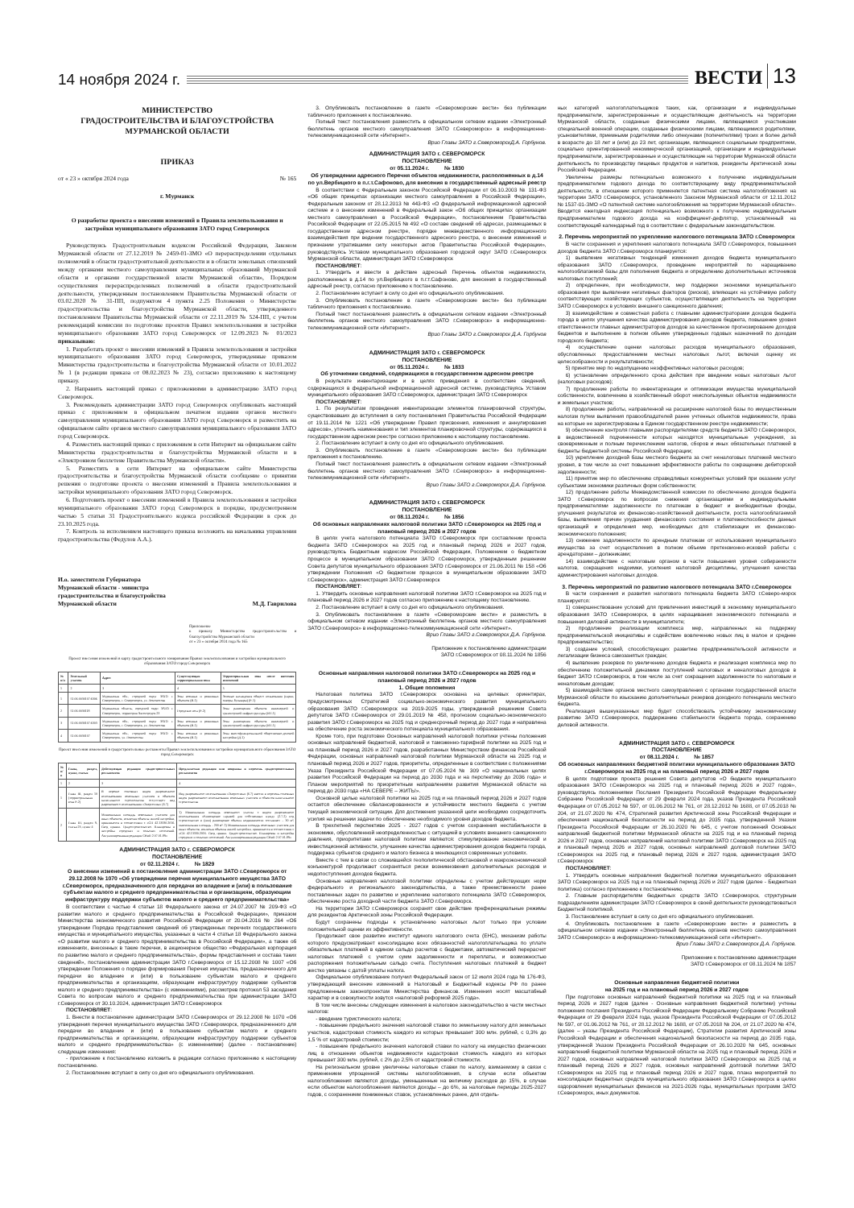14 ноября 2024 г.
ВЕСТИ 13
МИНИСТЕРСТВО
ГРАДОСТРОИТЕЛЬСТВА И БЛАГОУСТРОЙСТВА
МУРМАНСКОЙ ОБЛАСТИ
ПРИКАЗ
от « 23 » октября 2024 года № 165
г. Мурманск
О разработке проекта о внесении изменений в Правила землепользования и застройки муниципального образования ЗАТО город Североморск
Руководствуясь Градостроительным кодексом Российской Федерации, Законом Мурманской области от 27.12.2019 № 2459-01-ЗМО «О перераспределении отдельных полномочий в области градостроительной деятельности и в области земельных отношений между органами местного самоуправления муниципальных образований Мурманской области и органами государственной власти Мурманской области», Порядком осуществления перераспределенных полномочий в области градостроительной деятельности, утвержденным постановлением Правительства Мурманской области от 03.02.2020 № 31-ПП, подпунктом 4 пункта 2.25 Положения о Министерстве градостроительства и благоустройства Мурманской области, утвержденного постановлением Правительства Мурманской области от 22.11.2019 № 524-ПП, с учетом рекомендаций комиссии по подготовке проектов Правил землепользования и застройки муниципального образования ЗАТО город Североморск от 12.09.2023 № 01/2023 приказываю:
1. Разработать проект о внесении изменений в Правила землепользования и застройки муниципального образования ЗАТО город Североморск, утвержденные приказом Министерства градостроительства и благоустройства Мурманской области от 10.01.2022 № 1 (в редакции приказа от 08.02.2023 № 23), согласно приложению к настоящему приказу.
2. Направить настоящий приказ с приложениями в администрацию ЗАТО город Североморск.
3. Рекомендовать администрации ЗАТО город Североморск опубликовать настоящий приказ с приложением в официальном печатном издании органов местного самоуправления муниципального образования ЗАТО город Североморск и разместить на официальном сайте органов местного самоуправления муниципального образования ЗАТО город Североморск.
4. Разместить настоящий приказ с приложением в сети Интернет на официальном сайте Министерства градостроительства и благоустройства Мурманской области и в «Электронном бюллетене Правительства Мурманской области».
5. Разместить в сети Интернет на официальном сайте Министерства градостроительства и благоустройства Мурманской области сообщение о принятии решения о подготовке проекта о внесении изменений в Правила землепользования и застройки муниципального образования ЗАТО город Североморск.
6. Подготовить проект о внесении изменений в Правила землепользования и застройки муниципального образования ЗАТО город Североморск в порядке, предусмотренном частью 5 статьи 31 Градостроительного кодекса российской Федерации в срок до 23.10.2025 года.
7. Контроль за исполнением настоящего приказа возложить на начальника управления градостроительства (Федулов А.А.).
И.о. заместителя Губернатора
Мурманской области - министра
градостроительства и благоустройства
Мурманской области М.Д. Гаврилова
Приложение
к приказу Министерства градостроительства и благоустройства Мурманской области
от « 23 » октября 2024 года № 165
Проект внесения изменений в карту градостроительного зонирования Правил землепользования и застройки муниципального образования ЗАТО город Североморск
| № п/п | Земельный участок | Адрес | Существующая территориальная зона | Территориальная зона после внесения изменений |
| --- | --- | --- | --- | --- |
| 1 | 2 | 3 | 4 | 5 |
| 1 | 51:06:0030107:6306 | Мурманская обл., городской округ ЗАТО г. Североморск, г. Североморск, ул. Ломоносова | Зона военных и режимных объектов (В-1) | Зеленые насаждения общего пользования (парки, скверы, бульвары) (Р-1) |
| 2 | 51:06:0030118 | Мурманская область, городской округ ЗАТО г. Североморск, территория Автогородок 23 | Городские леса (Р-2) | Зона размещения объектов инженерной и транспортной инфраструктуры (ИТ-1) |
| 3 | 51:06:0030107:6303 | Мурманская обл., городской округ ЗАТО г. Североморск, г. Североморск, ул. Ломоносова | Зона военных и режимных объектов (В-1) | Зона размещения объектов инженерной и транспортной инфраструктуры (ИТ-1) |
| 4 | 51:06:0030107 | Мурманская обл., городской округ ЗАТО г. Североморск, ул. Ломоносова | Зона военных и режимных объектов (В-1) | Зона многофункциональной общественно-деловой застройки (Д-1) |
Проект внесения изменений в градостроительные регламенты Правил землепользования и застройки муниципального образования ЗАТО город Североморск
| № п/п | Глава, раздел, пункт, статья | Действующая редакция градостроительных регламентов | Предлагаемая редакция или поправка в перечень градостроительных регламентов |
| --- | --- | --- | --- |
| 1 | 2 | 3 | 4 |
| 1 | Глава III, раздел 10 (территориальная зона Р-2) | В перечне основных видов разрешенного использования земельных участков и объектов капитального строительства отсутствует вид разрешенного использования «Энергетика» (6.7) | Вид разрешенного использования «Энергетика» (6.7) внести в перечень основных видов разрешенного использования земельных участков и объектов капитального строительства |
| 2 | Глава III, раздел 9, статья 23, пункт 4 | Минимальная площадь земельных участков для иных объектов, исключая объекты жилой застройки, принимается в соответствии с «СП 42.13330.2016. Свод правил. Градостроительство. Планировка и застройка городских и сельских поселений. Актуализированная редакция СНиП 2.07.01-89» | 1) Минимальная площадь земельного участка с видом разрешенного использования «Размещение гаражей для собственных нужд» (2.7.2) под строительство и (или) размещение объекта недвижимости составляет – 30 м², максимальная площадь - 200 м². 2) Минимальная площадь земельных участков для иных объектов, исключая объекты жилой застройки, принимается в соответствии с «СП 42.13330.2016. Свод правил. Градостроительство. Планировка и застройка городских и сельских поселений. Актуализированная редакция СНиП 2.07.01-89» |
АДМИНИСТРАЦИЯ ЗАТО г. СЕВЕРОМОРСК
ПОСТАНОВЛЕНИЕ
от 02.11.2024 г. № 1829
О внесении изменений в постановление администрации ЗАТО г.Североморск от 29.12.2008 № 1070 «Об утверждении перечня муниципального имущества ЗАТО г.Североморск, предназначенного для передачи во владение и (или) в пользование субъектам малого и среднего предпринимательства и организациям, образующим инфраструктуру поддержки субъектов малого и среднего предпринимательства»
В соответствии с частью 4 статьи 18 Федерального закона от 24.07.2007 № 209-ФЗ «О развитии малого и среднего предпринимательства в Российской Федерации», приказом Министерства экономического развития Российской Федерации от 20.04.2016 № 264 «Об утверждении Порядка представления сведений об утвержденных перечнях государственного имущества и муниципального имущества, указанных в части 4 статьи 18 Федерального закона «О развитии малого и среднего предпринимательства в Российской Федерации», а также об изменениях, внесенных в такие перечни, в акционерное общество «Федеральная корпорация по развитию малого и среднего предпринимательства», формы представления и состава таких сведений», постановлением администрации ЗАТО г.Североморск от 15.12.2008 № 1007 «Об утверждении Положения о порядке формирования Перечня имущества, предназначенного для передачи во владение и (или) в пользование субъектам малого и среднего предпринимательства и организациям, образующим инфраструктуру поддержки субъектов малого и среднего предпринимательства» (с изменениями), рассмотрев протокол 53 заседания Совета по вопросам малого и среднего предпринимательства при администрации ЗАТО г.Североморск от 30.10.2024, администрация ЗАТО г.Североморск
ПОСТАНОВЛЯЕТ:
1. Внести в постановление администрации ЗАТО г.Североморск от 29.12.2008 № 1070 «Об утверждения перечня муниципального имущества ЗАТО г.Североморск, предназначенного для передачи во владение и (или) в пользование субъектам малого и среднего предпринимательства и организациям, образующим инфраструктуру поддержки субъектов малого и среднего предпринимательства» (с изменениями) (далее - постановление) следующие изменения:
- приложение к постановлению изложить в редакции согласно приложению к настоящему постановлению.
2. Постановление вступает в силу со дня его официального опубликования.
3. Опубликовать постановление в газете «Североморские вести» без публикации табличного приложения к постановлению.
Полный текст постановления разместить в официальном сетевом издании «Электронный бюллетень органов местного самоуправления ЗАТО г.Североморск» в информационно-телекоммуникационной сети «Интернет».
Врио Главы ЗАТО г.СевероморскД.А. Горбунов.
АДМИНИСТРАЦИЯ ЗАТО г. СЕВЕРОМОРСК
ПОСТАНОВЛЕНИЕ
от 05.11.2024 г. № 1830
Об утверждении адресного Перечня объектов недвижимости, расположенных в д.14 по ул.Вербицкого в п.г.т.Сафоново, для внесения в государственный адресный реестр
В соответствии с Федеральным законом Российской Федерации от 06.10.2003 № 131-ФЗ «Об общих принципах организации местного самоуправления в Российской Федерации», Федеральным законом от 28.12.2013 № 443-ФЗ «О федеральной информационной адресной системе и о внесении изменений в Федеральный закон «Об общих принципах организации местного самоуправления в Российской Федерации», постановлением Правительства Российской Федерации от 22.05.2015 № 492 «О составе сведений об адресах, размещаемых в государственном адресном реестре, порядке межведомственного информационного взаимодействия при ведении государственного адресного реестра, о внесении изменений и признании утратившими силу некоторых актов Правительства Российской Федерации», руководствуясь Уставом муниципального образования городской округ ЗАТО г.Североморск Мурманской области, администрация ЗАТО г.Североморск
ПОСТАНОВЛЯЕТ:
1. Утвердить и ввести в действие адресный Перечень объектов недвижимости, расположенных в д.14 по ул.Вербицкого в п.г.т.Сафоново, для внесения в государственный адресный реестр, согласно приложению к постановлению.
2. Постановление вступает в силу со дня его официального опубликования.
3. Опубликовать постановление в газете «Североморские вести» без публикации табличного приложения к постановлению.
Полный текст постановления разместить в официальном сетевом издании «Электронный бюллетень органов местного самоуправления ЗАТО г.Североморск» в информационно-телекоммуникационной сети «Интернет».
Врио Главы ЗАТО г.Североморск Д.А. Горбунов
АДМИНИСТРАЦИЯ ЗАТО г. СЕВЕРОМОРСК
ПОСТАНОВЛЕНИЕ
от 05.11.2024 г. № 1833
Об уточнении сведений, содержащихся в государственном адресном реестре
В результате инвентаризации и в целях приведения в соответствие сведений, содержащихся в федеральной информационной адресной системе, руководствуясь Уставом муниципального образования ЗАТО г.Североморск, администрация ЗАТО г.Североморск
ПОСТАНОВЛЯЕТ:
1. По результатам проведения инвентаризации элементов планировочной структуры, существовавших до вступления в силу постановления Правительства Российской Федерации от 19.11.2014 № 1221 «Об утверждении Правил присвоения, изменения и аннулирования адресов», уточнить наименования и тип элементов планировочной структуры, содержащихся в государственном адресном реестре согласно приложению к настоящему постановлению.
2. Постановление вступает в силу со дня его официального опубликования.
3. Опубликовать постановление в газете «Североморские вести» без публикации приложения к постановлению.
Полный текст постановления разместить в официальном сетевом издании «Электронный бюллетень органов местного самоуправления ЗАТО г.Североморск» в информационно-телекоммуникационной сети «Интернет».
Врио Главы ЗАТО г.Североморск Д.А. Горбунов.
АДМИНИСТРАЦИЯ ЗАТО г. СЕВЕРОМОРСК
ПОСТАНОВЛЕНИЕ
от 08.11.2024 г. № 1856
Об основных направлениях налоговой политики ЗАТО г.Североморск на 2025 год и плановый период 2026 и 2027 годов
В целях учета налогового потенциала ЗАТО г.Североморск при составлении проекта бюджета ЗАТО г.Североморск на 2025 год и плановый период 2026 и 2027 годов, руководствуясь Бюджетным кодексом Российской Федерации, Положением о бюджетном процессе в муниципальном образовании ЗАТО г.Североморск, утвержденным решением Совета депутатов муниципального образования ЗАТО г.Североморск от 21.06.2011 № 158 «Об утверждении Положения «О бюджетном процессе в муниципальном образовании ЗАТО г.Североморск», администрация ЗАТО г.Североморск
ПОСТАНОВЛЯЕТ:
1. Утвердить основные направления налоговой политики ЗАТО г.Североморск на 2025 год и плановый период 2026 и 2027 годов согласно приложению к настоящему постановлению.
2. Постановление вступает в силу со дня его официального опубликования.
3. Опубликовать постановление в газете «Североморские вести» и разместить в официальном сетевом издании «Электронный бюллетень органов местного самоуправления ЗАТО г.Североморск» в информационно-телекоммуникационной сети «Интернет».
Врио Главы ЗАТО г.Североморск Д.А. Горбунов.
Приложение к постановлению администрации
ЗАТО г.Североморск от 08.11.2024 № 1856
Основные направления налоговой политики ЗАТО г.Североморск на 2025 год и плановый период 2026 и 2027 годов
1. Общие положения
Налоговая политика ЗАТО г.Североморск основана на целевых ориентирах, предусмотренных Стратегией социально-экономического развития муниципального образования ЗАТО г.Североморск на 2019-2025 годы, утвержденной решением Совета депутатов ЗАТО г.Североморск от 29.01.2019 № 458, прогнозом социально-экономического развития ЗАТО г.Североморск на 2025 год и среднесрочный период до 2027 года и направлена на обеспечение роста экономического потенциала муниципального образования.
Кроме того, при подготовке Основных направлений налоговой политики учтены положения основных направлений бюджетной, налоговой и таможенно-тарифной политики на 2025 год и на плановый период 2026 и 2027 годов, разработанных Министерством финансов Российской Федерации, основных направлений налоговой политики Мурманской области на 2025 год и плановый период 2026 и 2027 годов, приоритеты, определенные в соответствии с положениями Указа Президента Российской Федерации от 07.05.2024 № 309 «О национальных целях развития Российской Федерации на период до 2030 года и на перспективу до 2036 года» и Планом мероприятий по приоритетным направлениям развития Мурманской области на период до 2030 года «НА СЕВЕРЕ – ЖИТЬ!».
Основной целью налоговой политики на 2025 год и на плановый период 2026 и 2027 годов остается обеспечение сбалансированности и устойчивости местного бюджета с учетом текущей экономической ситуации. Для достижения указанной цели необходимо сосредоточить усилия на решении задачи по обеспечению необходимого уровня доходов бюджета.
В трехлетней перспективе 2025 - 2027 годов с учетом сохранения нестабильности в экономике, обусловленной неопределенностью с ситуацией в условиях внешнего санкционного давления, приоритетами налоговой политики являются: стимулирование экономической и инвестиционной активности, улучшение качества администрирования доходов бюджета города, поддержка субъектов среднего и малого бизнеса в меняющихся современных условиях.
Вместе с тем в связи со сложившейся геополитической обстановкой и макроэкономической конъюнктурой продолжают сохраняться риски возникновения дополнительных расходов и недопоступления доходов бюджета.
Основные направления налоговой политики определены с учетом действующих норм федерального и регионального законодательства, а также преемственности ранее поставленных задач по развитию и укреплению налогового потенциала ЗАТО г.Североморск, обеспечению роста доходной части бюджета ЗАТО г.Североморск.
На территории ЗАТО г.Североморск сохранят свое действие преференциальные режимы для резидентов Арктической зоны Российской Федерации.
Будут сохранены подходы к установлению налоговых льгот только при условии положительной оценки их эффективности.
Продолжает свое развитие институт единого налогового счета (ЕНС), механизм работы которого предусматривает консолидацию всех обязанностей налогоплательщика по уплате обязательных платежей в едином сальдо расчетов с бюджетами, автоматический перерасчет налоговых платежей с учетом сумм задолженности и переплаты, и возможностью распоряжения положительным сальдо счета. Поступления налоговых платежей в бюджет жестко увязаны с датой уплаты налога.
Официальное опубликование получил Федеральный закон от 12 июля 2024 года № 176-ФЗ, утверждающий внесение изменений в Налоговый и Бюджетный кодексы РФ по ранее предложенным законопроектам Министерства финансов. Изменения носят масштабный характер и в совокупности зовутся «налоговой реформой 2025 года».
В том числе внесены следующие изменения в налоговое законодательство в части местных налогов:
- введение туристического налога;
- повышение предельного значения налоговой ставки по земельному налогу для земельных участков, кадастровая стоимость каждого из которых превышает 300 млн. рублей, с 0,3% до 1,5 % от кадастровой стоимости;
- повышение предельного значения налоговой ставки по налогу на имущество физических лиц в отношении объектов недвижимости кадастровая стоимость каждого из которых превышает 300 млн. рублей, с 2% до 2,5% от кадастровой стоимости.
На региональном уровне увеличены налоговые ставки по налогу, взимаемому в связи с применением упрощенной системы налогообложения, в случае если объектом налогообложения являются доходы, уменьшенные на величину расходов до 15%, в случае если объектом налогообложения являются доходы – до 6%, за налоговые периоды 2025-2027 годов, с сохранением пониженных ставок, установленных ранее, для отдель-
ных категорий налогоплательщиков таких, как, организации и индивидуальные предприниматели, зарегистрированные и осуществляющие деятельность на территории Мурманской области, созданные физическими лицами, являющимися участниками специальной военной операции, созданные физическими лицами, являющимися родителями, усыновителями, приемными родителями либо опекунами (попечителями) троих и более детей в возрасте до 18 лет и (или) до 23 лет, организации, являющиеся социальным предприятием, социально ориентированной некоммерческой организацией, организации и индивидуальные предприниматели, зарегистрированные и осуществляющие на территории Мурманской области деятельность по производству пищевых продуктов и напитков, резиденты Арктической зоны Российской Федерации.
Увеличены размеры потенциально возможного к получению индивидуальным предпринимателем годового дохода по соответствующему виду предпринимательской деятельности, в отношении которого применяется патентная система налогообложения на территории ЗАТО г.Североморск, установленного Законом Мурманской области от 12.11.2012 № 1537-01-ЗМО «О патентной системе налогообложения на территории Мурманской области». Вводится ежегодная индексация потенциально возможного к получению индивидуальным предпринимателем годового дохода на коэффициент-дефлятор, установленный на соответствующий календарный год в соответствии с федеральным законодательством.
2. Перечень мероприятий по укреплению налогового потенциала ЗАТО г.Североморск
В части сохранения и укрепления налогового потенциала ЗАТО г.Североморск, повышения доходов бюджета ЗАТО г.Североморск планируется:
1) выявление негативных тенденций изменения доходов бюджета муниципального образования ЗАТО г.Североморск, проведение мероприятий по наращиванию налогооблагаемой базы для пополнения бюджета и определению дополнительных источников налоговых поступлений;
2) определение, при необходимости, мер поддержки экономики муниципального образования при выявлении негативных факторов (рисков), влияющих на устойчивую работу соответствующих хозяйствующих субъектов, осуществляющих деятельность на территории ЗАТО г.Североморск в условиях внешнего санкционного давления;
3) взаимодействие и совместная работа с главными администраторами доходов бюджета города в целях улучшения качества администрирования доходов бюджета, повышение уровня ответственности главных администраторов доходов за качественное прогнозирование доходов бюджетов и выполнение в полном объеме утвержденных годовых назначений по доходам городского бюджета;
4) осуществление оценки налоговых расходов муниципального образования, обусловленных предоставлением местных налоговых льгот, включая оценку их целесообразности и результативности;
5) принятие мер по недопущению неэффективных налоговых расходов;
6) установление определенного срока действия при введении новых налоговых льгот (налоговых расходов);
7) продолжение работы по инвентаризации и оптимизации имущества муниципальной собственности, вовлечению в хозяйственный оборот неиспользуемых объектов недвижимости и земельных участков;
8) продолжение работы, направленной на расширение налоговой базы по имущественным налогам путем выявления правообладателей ранее учтенных объектов недвижимости, права на которые не зарегистрированы в Едином государственном реестре недвижимости;
9) обеспечение контроля главными распорядителями средств бюджета ЗАТО г.Североморск, в ведомственной подчиненности которых находятся муниципальные учреждения, за своевременным и полным перечислением налогов, сборов и иных обязательных платежей в бюджеты бюджетной системы Российской Федерации;
10) укрепление доходной базы местного бюджета за счет неналоговых платежей местного уровня, в том числе за счет повышения эффективности работы по сокращению дебиторской задолженности;
11) принятие мер по обеспечению справедливых конкурентных условий при оказании услуг субъектами экономики различных форм собственности;
12) продолжение работы Межведомственной комиссии по обеспечению доходов бюджета ЗАТО г.Североморск по вопросам снижения организациями и индивидуальными предпринимателями задолженности по платежам в бюджет и внебюджетные фонды, улучшения результатов их финансово-хозяйственной деятельности, роста налогооблагаемой базы, выявления причин ухудшения финансового состояния и платежеспособности данных организаций и определения мер, необходимых для стабилизации их финансово-экономического положения;
13) снижение задолженности по арендным платежам от использования муниципального имущества за счет осуществления в полном объеме претензионно-исковой работы с арендаторами – должниками;
14) взаимодействие с налоговым органом в части повышения уровня собираемости налогов, сокращения недоимки, усиления налоговой дисциплины, улучшения качества администрирования налоговых доходов.
3. Перечень мероприятий по развитию налогового потенциала ЗАТО г.Североморск
В части сохранения и развития налогового потенциала бюджета ЗАТО г.Северо-морск планируется:
1) совершенствование условий для привлечения инвестиций в экономику муниципального образования ЗАТО г.Североморск, в целях наращивания экономического потенциала и повышения деловой активности в муниципалитете;
2) продолжение реализации комплекса мер, направленных на поддержку предпринимательской инициативы и содействие вовлечению новых лиц в малое и среднее предпринимательство;
3) создание условий, способствующих развитию предпринимательской активности и легализации бизнеса самозанятых граждан;
4) выявление резервов по увеличению доходов бюджета и реализация комплекса мер по обеспечению положительной динамики поступлений налоговых и неналоговых доходов в бюджет ЗАТО г.Североморск, в том числе за счет сокращения задолженности по налоговым и неналоговым доходам;
5) взаимодействие органов местного самоуправления с органами государственной власти Мурманской области по изысканию дополнительных резервов доходного потенциала местного бюджета.
Реализация вышеуказанных мер будет способствовать устойчивому экономическому развитию ЗАТО г.Североморск, поддержанию стабильности бюджета города, сохранению деловой активности.
АДМИНИСТРАЦИЯ ЗАТО г. СЕВЕРОМОРСК
ПОСТАНОВЛЕНИЕ
от 08.11.2024 г. № 1857
Об основных направлениях бюджетной политики муниципального образования ЗАТО г.Североморск на 2025 год и на плановый период 2026 и 2027 годов
В целях подготовки проекта решения Совета депутатов «О бюджете муниципального образования ЗАТО г.Североморск на 2025 год и плановый период 2026 и 2027 годов», руководствуясь положениями Послания Президента Российской Федерации Федеральному Собранию Российской Федерации от 29 февраля 2024 года, указов Президента Российской Федерации от 07.05.2012 № 597, от 01.06.2012 № 761, от 28.12.2012 № 1688, от 07.05.2018 № 204, от 21.07.2020 № 474, Стратегией развития Арктической зоны Российской Федерации и обеспечения национальной безопасности на период до 2035 года, утвержденной Указом Президента Российской Федерации от 26.10.2020 № 645, с учетом положений Основных направлений бюджетной политики Мурманской области на 2025 год и на плановый период 2026 и 2027 годов, основных направлений налоговой политики ЗАТО г.Североморск на 2025 год и плановый период 2026 и 2027 годов, основных направлений долговой политики ЗАТО г.Североморск на 2025 год и плановый период 2026 и 2027 годов, администрация ЗАТО г.Североморск
ПОСТАНОВЛЯЕТ:
1. Утвердить основные направления бюджетной политики муниципального образования ЗАТО г.Североморск на 2025 год и на плановый период 2026 и 2027 годов (далее - Бюджетная политика) согласно приложению к постановлению.
2. Главным распорядителям бюджетных средств ЗАТО г.Североморск, структурным подразделениям администрации ЗАТО г.Североморск в своей деятельности руководствоваться Бюджетной политикой.
3. Постановление вступает в силу со дня его официального опубликования.
4. Опубликовать постановление в газете «Североморские вести» и разместить в официальном сетевом издании «Электронный бюллетень органов местного самоуправления ЗАТО г.Североморск» в информационно-телекоммуникационной сети «Интернет».
Врио Главы ЗАТО г.Североморск Д.А. Горбунов.
Приложение к постановлению администрации
ЗАТО г.Североморск от 08.11.2024 № 1857
Основные направления бюджетной политики
на 2025 год и на плановый период 2026 и 2027 годов
При подготовке основных направлений бюджетной политики на 2025 год и на плановый период 2026 и 2027 годов (далее - Основные направления бюджетной политики) учтены положения послания Президента Российской Федерации Федеральному Собранию Российской Федерации от 29 февраля 2024 года, указов Президента Российской Федерации от 07.05.2012 № 597, от 01.06.2012 № 761, от 28.12.2012 № 1688, от 07.05.2018 № 204, от 21.07.2020 № 474, (далее – указы Президента Российской Федерации), Стратегии развития Арктической зоны Российской Федерации и обеспечения национальной безопасности на период до 2035 года, утвержденной Указом Президента Российской Федерации от 26.10.2020 № 645, основных направлений бюджетной политики Мурманской области на 2025 год и плановый период 2026 и 2027 годов, основных направлений налоговой политики ЗАТО г.Североморск на 2025 год и плановый период 2026 и 2027 годов, основных направлений долговой политики ЗАТО г.Североморск на 2025 год и плановый период 2026 и 2027 годов, плана мероприятий по консолидации бюджетных средств муниципального образования ЗАТО г.Североморск в целях оздоровления муниципальных финансов на 2021-2026 годы, муниципальных программ ЗАТО г.Североморск, иных документов.